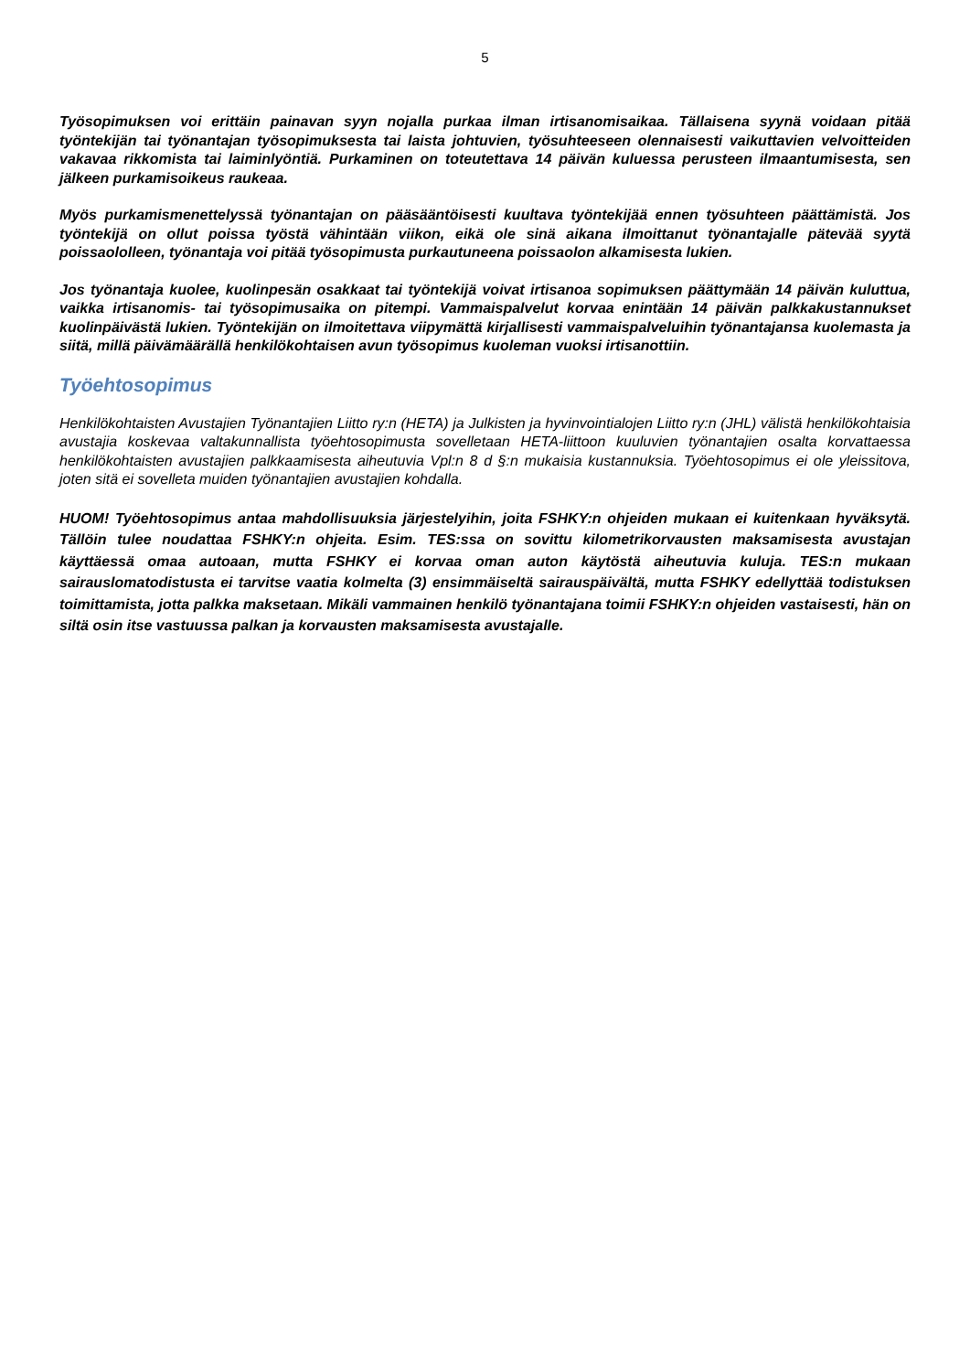5
Työsopimuksen voi erittäin painavan syyn nojalla purkaa ilman irtisanomisaikaa. Tällaisena syynä voidaan pitää työntekijän tai työnantajan työsopimuksesta tai laista johtuvien, työsuhteeseen olennaisesti vaikuttavien velvoitteiden vakavaa rikkomista tai laiminlyöntiä. Purkaminen on toteutettava 14 päivän kuluessa perusteen ilmaantumisesta, sen jälkeen purkamisoikeus raukeaa.
Myös purkamismenettelyssä työnantajan on pääsääntöisesti kuultava työntekijää ennen työsuhteen päättämistä. Jos työntekijä on ollut poissa työstä vähintään viikon, eikä ole sinä aikana ilmoittanut työnantajalle pätevää syytä poissaololleen, työnantaja voi pitää työsopimusta purkautuneena poissaolon alkamisesta lukien.
Jos työnantaja kuolee, kuolinpesän osakkaat tai työntekijä voivat irtisanoa sopimuksen päättymään 14 päivän kuluttua, vaikka irtisanomis- tai työsopimusaika on pitempi. Vammaispalvelut korvaa enintään 14 päivän palkkakustannukset kuolinpäivästä lukien. Työntekijän on ilmoitettava viipymättä kirjallisesti vammaispalveluihin työnantajansa kuolemasta ja siitä, millä päivämäärällä henkilökohtaisen avun työsopimus kuoleman vuoksi irtisanottiin.
Työehtosopimus
Henkilökohtaisten Avustajien Työnantajien Liitto ry:n (HETA) ja Julkisten ja hyvinvointialojen Liitto ry:n (JHL) välistä henkilökohtaisia avustajia koskevaa valtakunnallista työehtosopimusta sovelletaan HETA-liittoon kuuluvien työnantajien osalta korvattaessa henkilökohtaisten avustajien palkkaamisesta aiheutuvia Vpl:n 8 d §:n mukaisia kustannuksia. Työehtosopimus ei ole yleissitova, joten sitä ei sovelleta muiden työnantajien avustajien kohdalla.
HUOM! Työehtosopimus antaa mahdollisuuksia järjestelyihin, joita FSHKY:n ohjeiden mukaan ei kuitenkaan hyväksytä. Tällöin tulee noudattaa FSHKY:n ohjeita. Esim. TES:ssa on sovittu kilometrikorvausten maksamisesta avustajan käyttäessä omaa autoaan, mutta FSHKY ei korvaa oman auton käytöstä aiheutuvia kuluja. TES:n mukaan sairauslomatodistusta ei tarvitse vaatia kolmelta (3) ensimmäiseltä sairauspäivältä, mutta FSHKY edellyttää todistuksen toimittamista, jotta palkka maksetaan. Mikäli vammainen henkilö työnantajana toimii FSHKY:n ohjeiden vastaisesti, hän on siltä osin itse vastuussa palkan ja korvausten maksamisesta avustajalle.